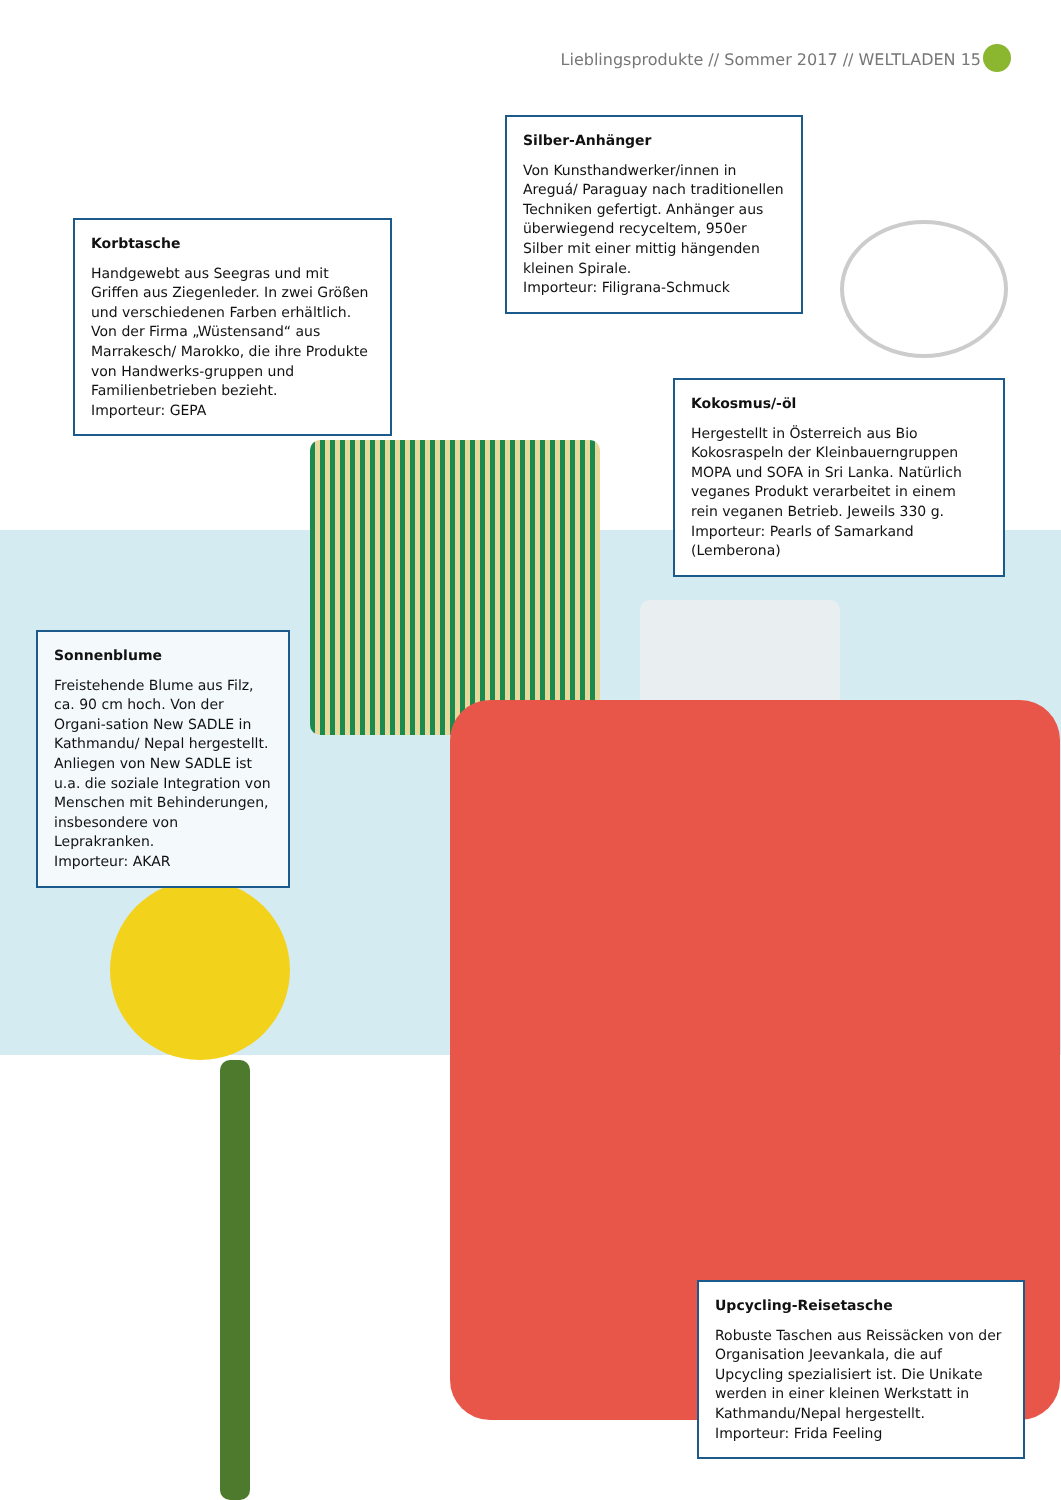Lieblingsprodukte // Sommer 2017 // WELTLADEN 15
Silber-Anhänger
Von Kunsthandwerker/innen in Areguá/ Paraguay nach traditionellen Techniken gefertigt. Anhänger aus überwiegend recyceltem, 950er Silber mit einer mittig hängenden kleinen Spirale.
Importeur: Filigrana-Schmuck
Korbtasche
Handgewebt aus Seegras und mit Griffen aus Ziegenleder. In zwei Größen und verschiedenen Farben erhältlich. Von der Firma „Wüstensand“ aus Marrakesch/ Marokko, die ihre Produkte von Handwerks-gruppen und Familienbetrieben bezieht.
Importeur: GEPA
Kokosmus/-öl
Hergestellt in Österreich aus Bio Kokosraspeln der Kleinbauerngruppen MOPA und SOFA in Sri Lanka. Natürlich veganes Produkt verarbeitet in einem rein veganen Betrieb. Jeweils 330 g.
Importeur: Pearls of Samarkand (Lemberona)
Sonnenblume
Freistehende Blume aus Filz, ca. 90 cm hoch. Von der Organi-sation New SADLE in Kathmandu/ Nepal hergestellt. Anliegen von New SADLE ist u.a. die soziale Integration von Menschen mit Behinderungen, insbesondere von Leprakranken.
Importeur: AKAR
Upcycling-Reisetasche
Robuste Taschen aus Reissäcken von der Organisation Jeevankala, die auf Upcycling spezialisiert ist. Die Unikate werden in einer kleinen Werkstatt in Kathmandu/Nepal hergestellt.
Importeur: Frida Feeling